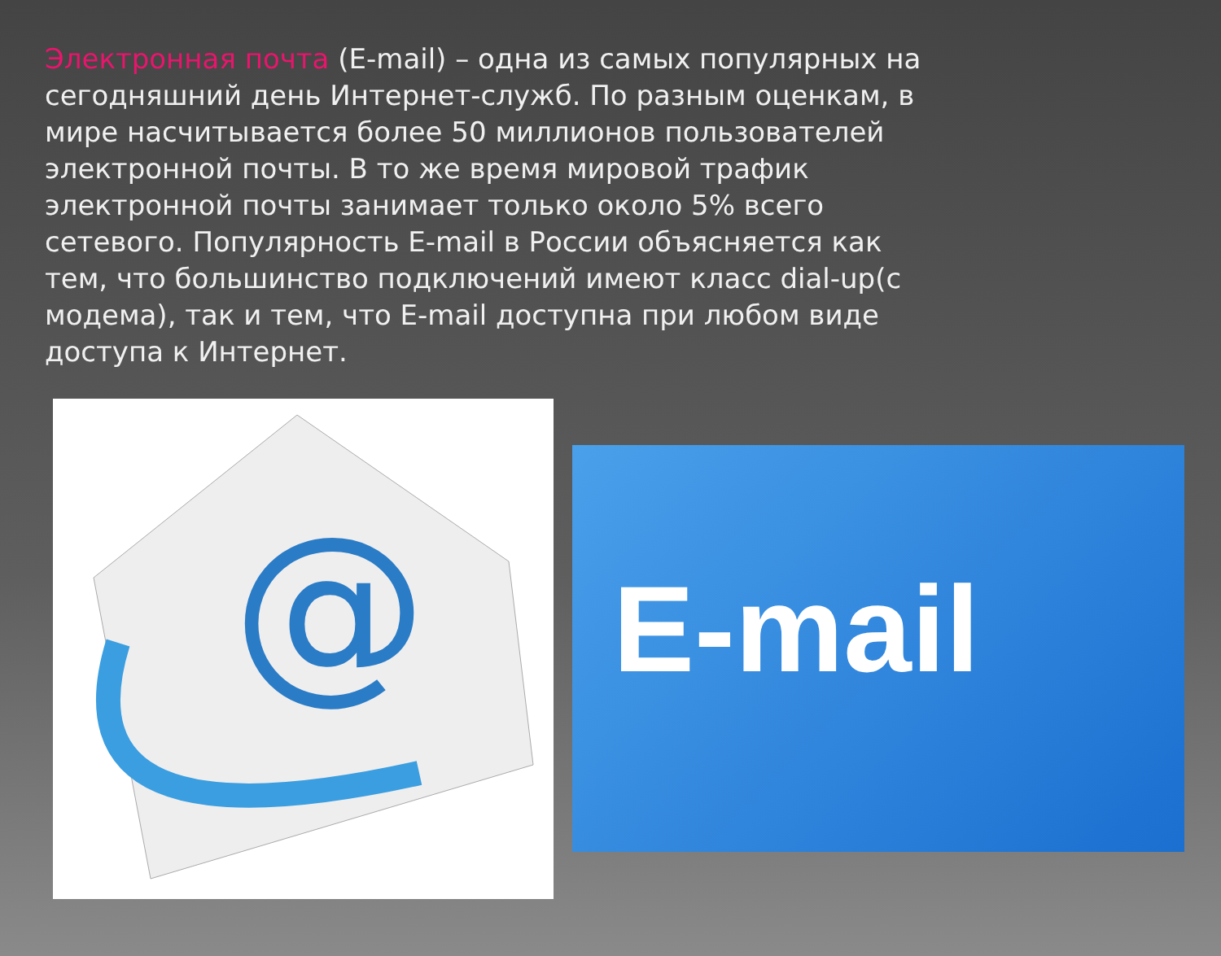Электронная почта (E-mail) – одна из самых популярных на сегодняшний день Интернет-служб. По разным оценкам, в мире насчитывается более 50 миллионов пользователей электронной почты. В то же время мировой трафик электронной почты занимает только около 5% всего сетевого. Популярность E-mail в России объясняется как тем, что большинство подключений имеют класс dial-up(с модема), так и тем, что E-mail доступна при любом виде доступа к Интернет.
@
E-mail